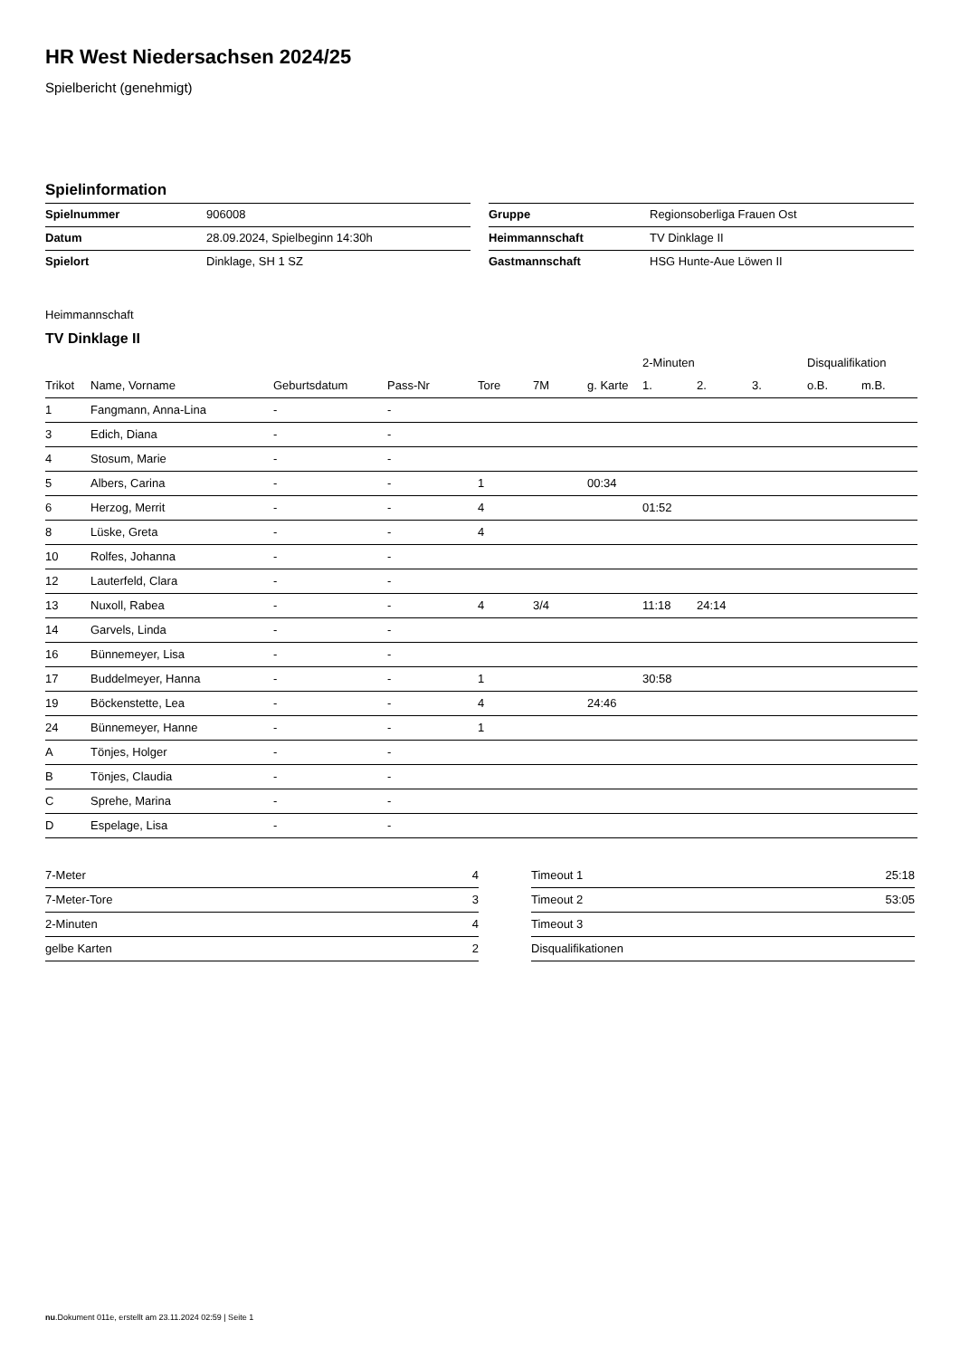HR West Niedersachsen 2024/25
Spielbericht (genehmigt)
Spielinformation
| Spielnummer | 906008 |
| Datum | 28.09.2024, Spielbeginn 14:30h |
| Spielort | Dinklage, SH 1 SZ |
| Gruppe | Regionsoberliga Frauen Ost |
| Heimmannschaft | TV Dinklage II |
| Gastmannschaft | HSG Hunte-Aue Löwen II |
Heimmannschaft
TV Dinklage II
| | | | | | | | 2-Minuten | | | Disqualifikation | |
| --- | --- | --- | --- | --- | --- | --- | --- | --- | --- | --- | --- |
| Trikot | Name, Vorname | Geburtsdatum | Pass-Nr | Tore | 7M | g. Karte | 1. | 2. | 3. | o.B. | m.B. |
| 1 | Fangmann, Anna-Lina | - | - | | | | | | | | |
| 3 | Edich, Diana | - | - | | | | | | | | |
| 4 | Stosum, Marie | - | - | | | | | | | | |
| 5 | Albers, Carina | - | - | 1 | | 00:34 | | | | | |
| 6 | Herzog, Merrit | - | - | 4 | | | 01:52 | | | | |
| 8 | Lüske, Greta | - | - | 4 | | | | | | | |
| 10 | Rolfes, Johanna | - | - | | | | | | | | |
| 12 | Lauterfeld, Clara | - | - | | | | | | | | |
| 13 | Nuxoll, Rabea | - | - | 4 | 3/4 | | 11:18 | 24:14 | | | |
| 14 | Garvels, Linda | - | - | | | | | | | | |
| 16 | Bünnemeyer, Lisa | - | - | | | | | | | | |
| 17 | Buddelmeyer, Hanna | - | - | 1 | | | 30:58 | | | | |
| 19 | Böckenstette, Lea | - | - | 4 | | 24:46 | | | | | |
| 24 | Bünnemeyer, Hanne | - | - | 1 | | | | | | | |
| A | Tönjes, Holger | - | - | | | | | | | | |
| B | Tönjes, Claudia | - | - | | | | | | | | |
| C | Sprehe, Marina | - | - | | | | | | | | |
| D | Espelage, Lisa | - | - | | | | | | | | |
| 7-Meter | 4 |
| 7-Meter-Tore | 3 |
| 2-Minuten | 4 |
| gelbe Karten | 2 |
| Timeout 1 | 25:18 |
| Timeout 2 | 53:05 |
| Timeout 3 | |
| Disqualifikationen | |
nu.Dokument 011e, erstellt am 23.11.2024 02:59 | Seite 1